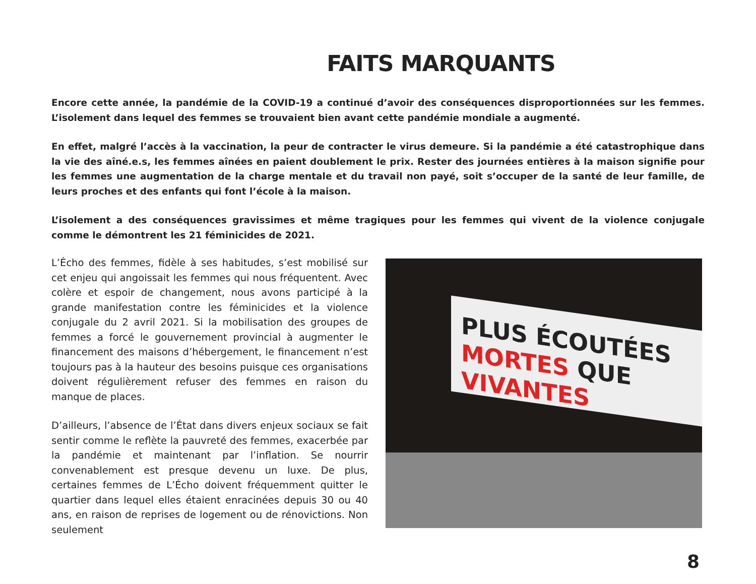FAITS MARQUANTS
Encore cette année, la pandémie de la COVID-19 a continué d’avoir des conséquences disproportionnées sur les femmes. L’isolement dans lequel des femmes se trouvaient bien avant cette pandémie mondiale a augmenté.
En effet, malgré l’accès à la vaccination, la peur de contracter le virus demeure. Si la pandémie a été catastrophique dans la vie des aîné.e.s, les femmes aînées en paient doublement le prix. Rester des journées entières à la maison signifie pour les femmes une augmentation de la charge mentale et du travail non payé, soit s’occuper de la santé de leur famille, de leurs proches et des enfants qui font l’école à la maison.
L’isolement a des conséquences gravissimes et même tragiques pour les femmes qui vivent de la violence conjugale comme le démontrent les 21 féminicides de 2021.
L’Écho des femmes, fidèle à ses habitudes, s’est mobilisé sur cet enjeu qui angoissait les femmes qui nous fréquentent. Avec colère et espoir de changement, nous avons participé à la grande manifestation contre les féminicides et la violence conjugale du 2 avril 2021. Si la mobilisation des groupes de femmes a forcé le gouvernement provincial à augmenter le financement des maisons d’hébergement, le financement n’est toujours pas à la hauteur des besoins puisque ces organisations doivent régulièrement refuser des femmes en raison du manque de places.
D’ailleurs, l’absence de l’État dans divers enjeux sociaux se fait sentir comme le reflète la pauvreté des femmes, exacerbée par la pandémie et maintenant par l’inflation. Se nourrir convenablement est presque devenu un luxe. De plus, certaines femmes de L’Écho doivent fréquemment quitter le quartier dans lequel elles étaient enracinées depuis 30 ou 40 ans, en raison de reprises de logement ou de rénovictions. Non seulement
PLUS ÉCOUTÉES
MORTES QUE VIVANTES
8